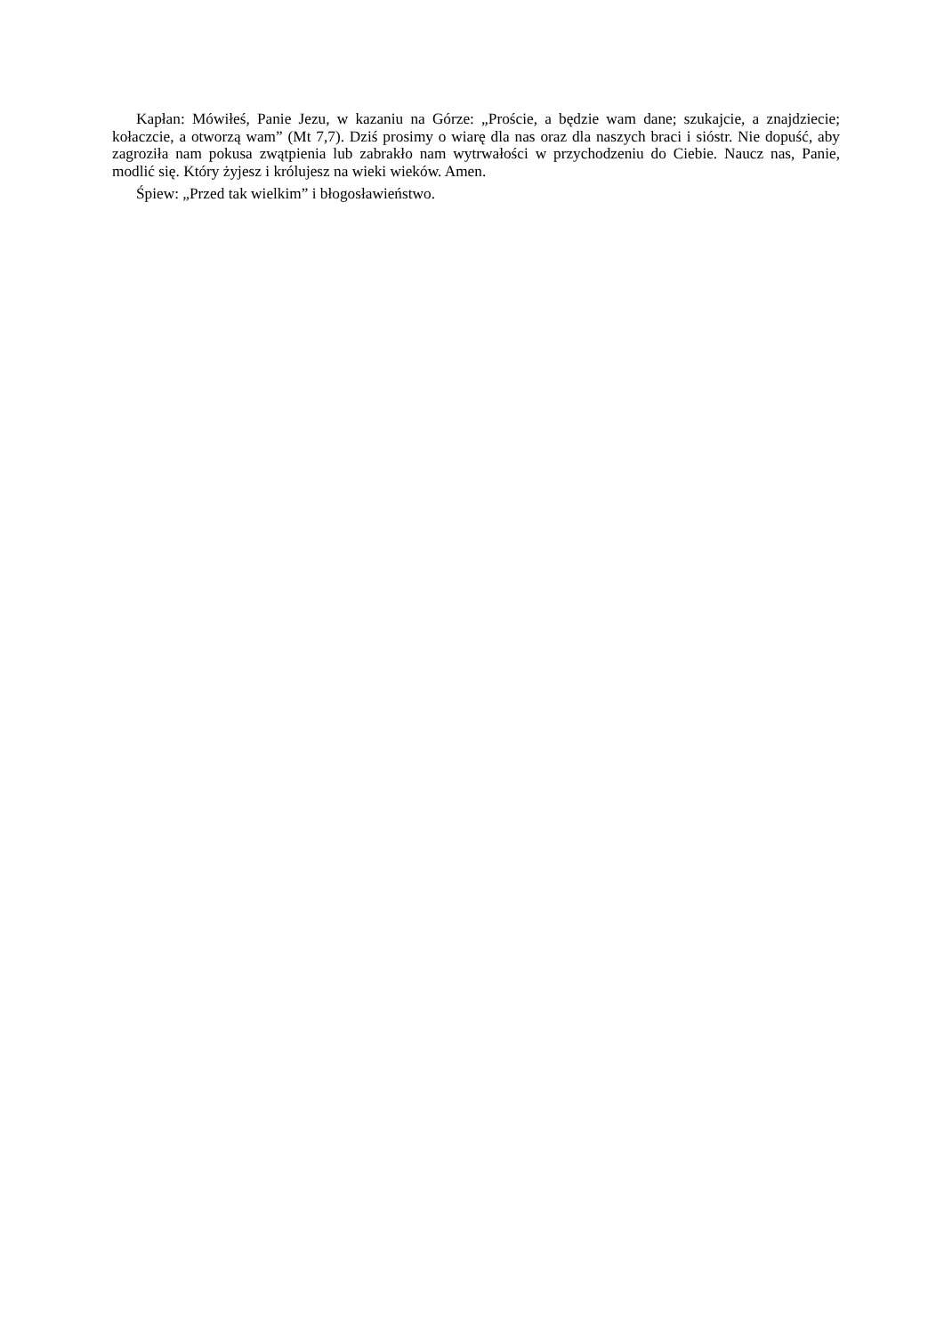Kapłan: Mówiłeś, Panie Jezu, w kazaniu na Górze: „Proście, a będzie wam dane; szukajcie, a znajdziecie; kołaczcie, a otworzą wam” (Mt 7,7). Dziś prosimy o wiarę dla nas oraz dla naszych braci i sióstr. Nie dopuść, aby zagroziła nam pokusa zwątpienia lub zabrakło nam wytrwałości w przychodzeniu do Ciebie. Naucz nas, Panie, modlić się. Który żyjesz i królujesz na wieki wieków. Amen.
Śpiew: „Przed tak wielkim” i błogosławieństwo.